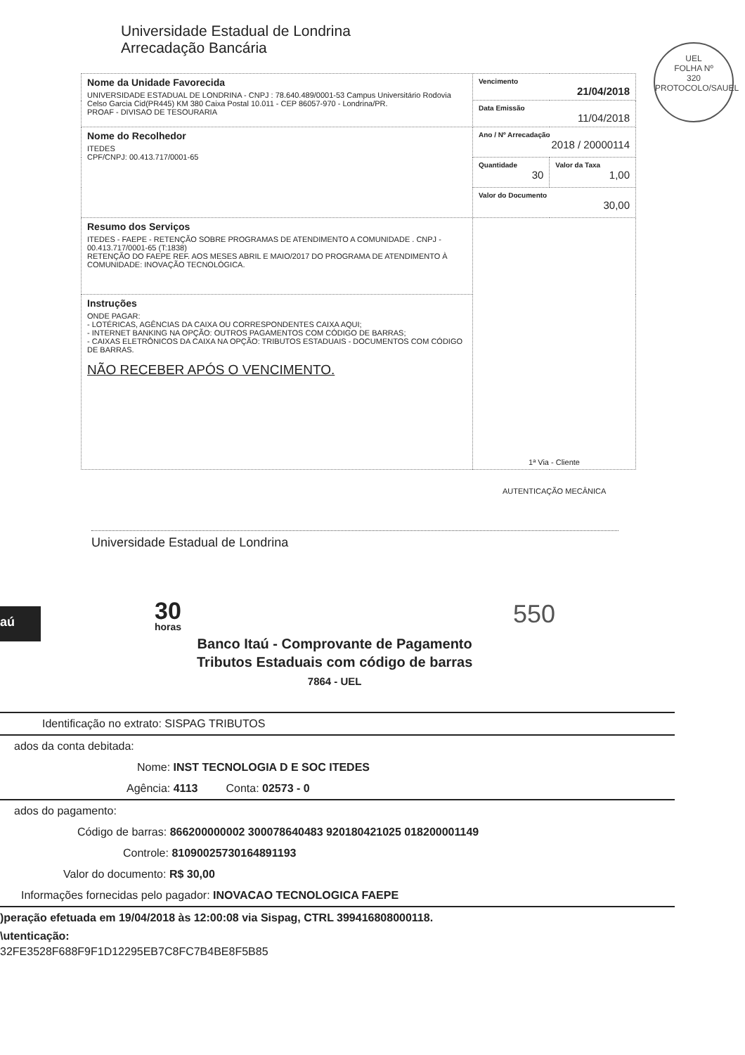Universidade Estadual de Londrina
Arrecadação Bancária
UEL
FOLHA Nº
320
PROTOCOLO/SAUEL
| Nome da Unidade Favorecida UNIVERSIDADE ESTADUAL DE LONDRINA - CNPJ : 78.640.489/0001-53 Campus Universitário Rodovia Celso Garcia Cid(PR445) KM 380 Caixa Postal 10.011 - CEP 86057-970 - Londrina/PR. PROAF - DIVISAO DE TESOURARIA | Vencimento 21/04/2018 | |
| | Data Emissão 11/04/2018 | |
| Nome do Recolhedor ITEDES CPF/CNPJ: 00.413.717/0001-65 | Ano / Nº Arrecadação 2018 / 20000114 | |
| | Quantidade 30 | Valor da Taxa 1,00 |
| | Valor do Documento 30,00 | |
| Resumo dos Serviços ITEDES - FAEPE - RETENÇÃO SOBRE PROGRAMAS DE ATENDIMENTO A COMUNIDADE . CNPJ - 00.413.717/0001-65 (T:1838) RETENÇÃO DO FAEPE REF. AOS MESES ABRIL E MAIO/2017 DO PROGRAMA DE ATENDIMENTO À COMUNIDADE: INOVAÇÃO TECNOLÓGICA. | 1ª Via - Cliente | |
| Instruções ONDE PAGAR: - LOTÉRICAS, AGÊNCIAS DA CAIXA OU CORRESPONDENTES CAIXA AQUI; - INTERNET BANKING NA OPÇÃO: OUTROS PAGAMENTOS COM CÓDIGO DE BARRAS; - CAIXAS ELETRÔNICOS DA CAIXA NA OPÇÃO: TRIBUTOS ESTADUAIS - DOCUMENTOS COM CÓDIGO DE BARRAS. NÃO RECEBER APÓS O VENCIMENTO. | | |
AUTENTICAÇÃO MECÂNICA
Universidade Estadual de Londrina
aú 30
horas
Banco Itaú - Comprovante de Pagamento
Tributos Estaduais com código de barras
7864 - UEL
550
Identificação no extrato: SISPAG TRIBUTOS
ados da conta debitada:
Nome: INST TECNOLOGIA D E SOC ITEDES
Agência: 4113 Conta: 02573 - 0
ados do pagamento:
Código de barras: 866200000002 300078640483 920180421025 018200001149
Controle: 81090025730164891193
Valor do documento: R$ 30,00
Informações fornecidas pelo pagador: INOVACAO TECNOLOGICA FAEPE
)peração efetuada em 19/04/2018 às 12:00:08 via Sispag, CTRL 399416808000118.
\utenticação:
32FE3528F688F9F1D12295EB7C8FC7B4BE8F5B85